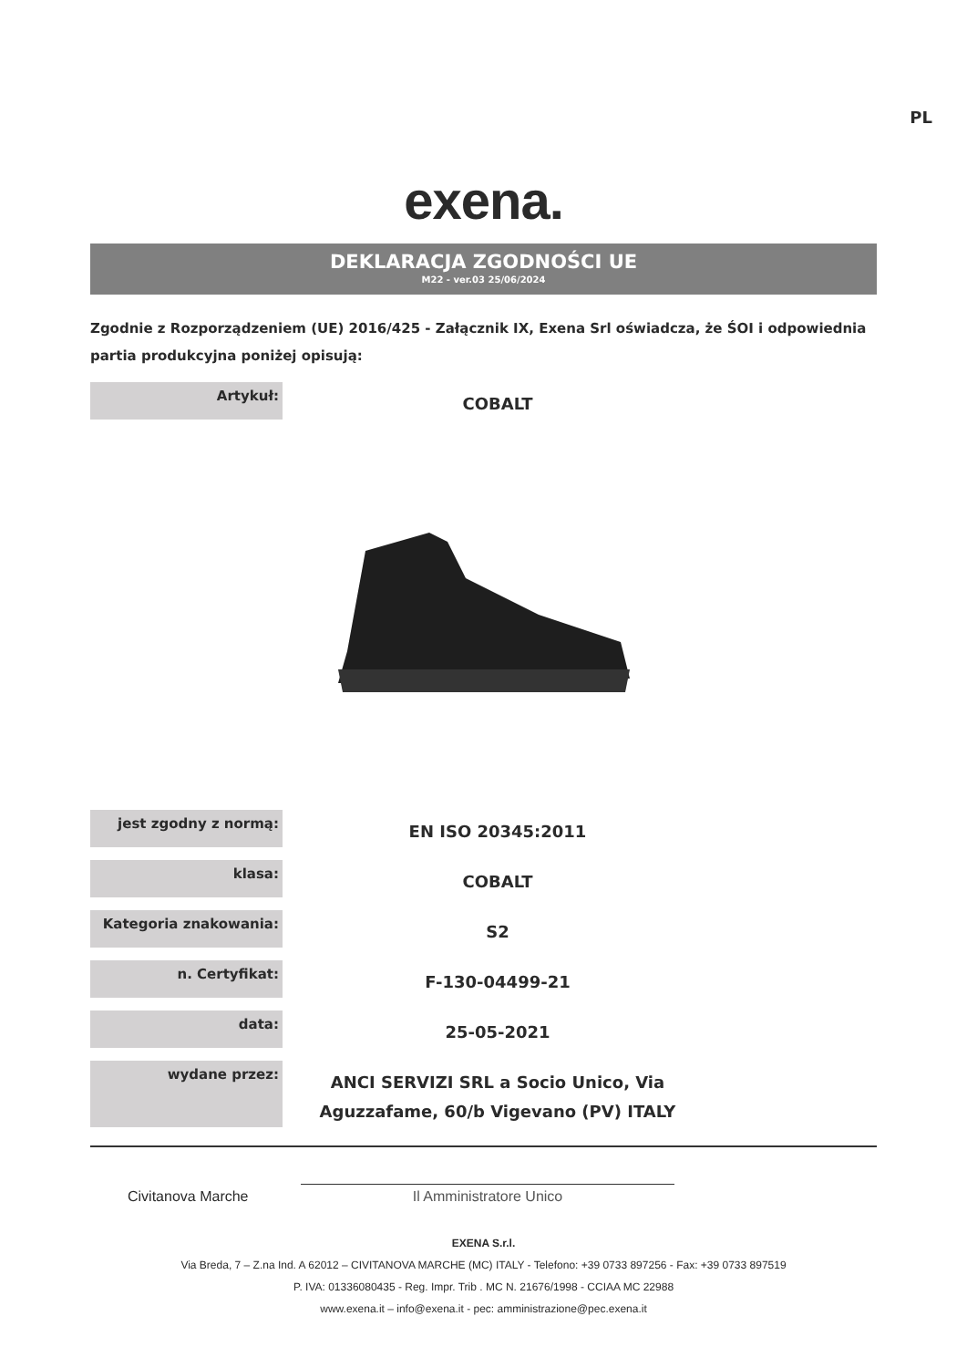PL
exena.
DEKLARACJA ZGODNOŚCI UE
M22 - ver.03 25/06/2024
Zgodnie z Rozporządzeniem (UE) 2016/425 - Załącznik IX, Exena Srl oświadcza, że ŚOI i odpowiednia partia produkcyjna poniżej opisują:
| Artykuł: | COBALT |
| jest zgodny z normą: | EN ISO 20345:2011 |
| klasa: | COBALT |
| Kategoria znakowania: | S2 |
| n. Certyfikat: | F-130-04499-21 |
| data: | 25-05-2021 |
| wydane przez: | ANCI SERVIZI SRL a Socio Unico, Via Aguzzafame, 60/b Vigevano (PV) ITALY |
Civitanova Marche
Il Amministratore Unico
EXENA S.r.l.
Via Breda, 7 – Z.na Ind. A 62012 – CIVITANOVA MARCHE (MC) ITALY - Telefono: +39 0733 897256 - Fax: +39 0733 897519
P. IVA: 01336080435 - Reg. Impr. Trib . MC N. 21676/1998 - CCIAA MC 22988
www.exena.it – info@exena.it - pec: amministrazione@pec.exena.it